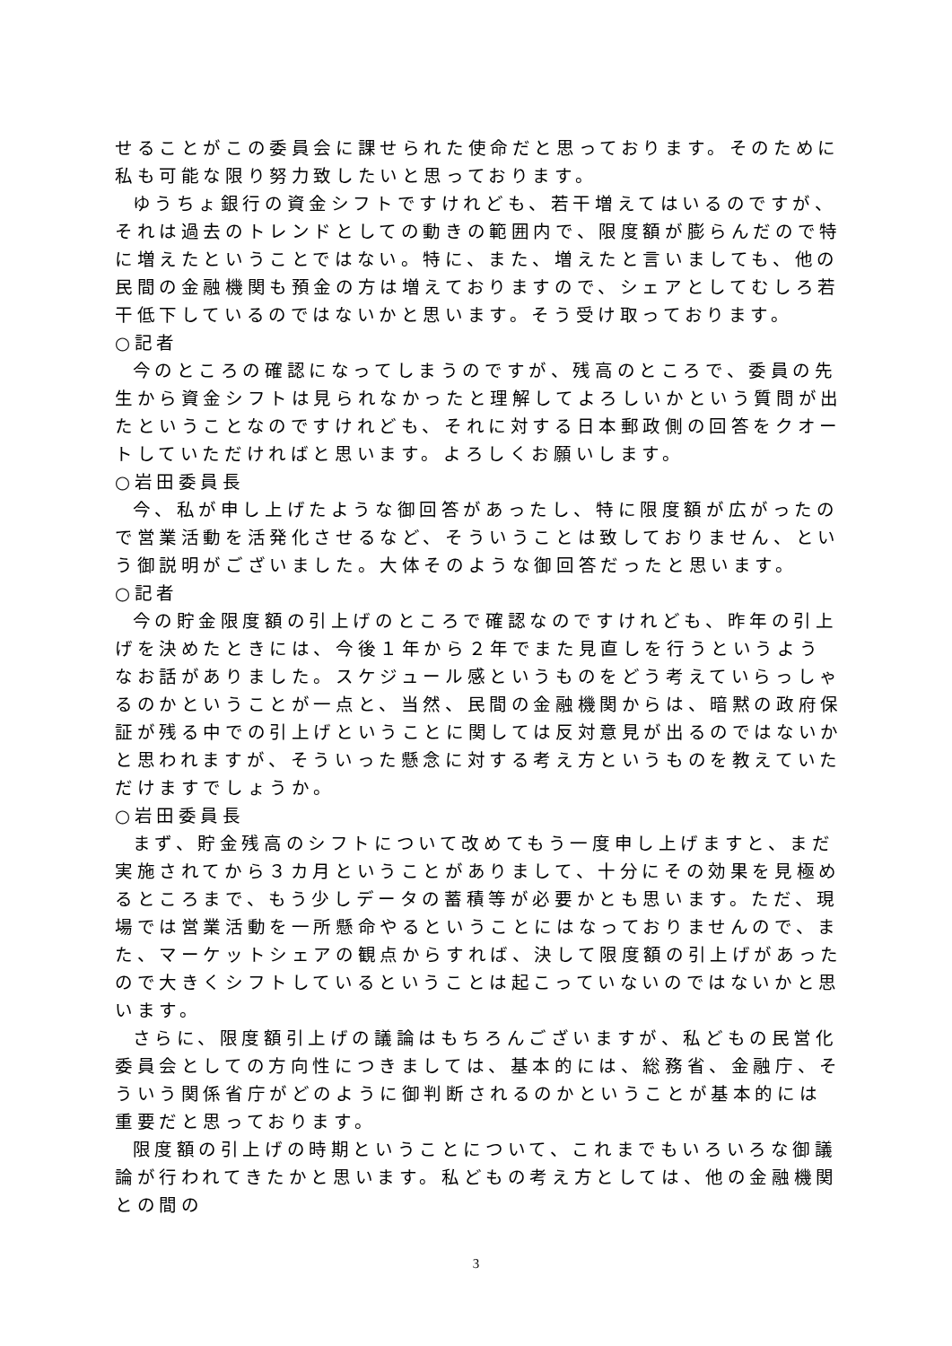せることがこの委員会に課せられた使命だと思っております。そのために私も可能な限り努力致したいと思っております。
ゆうちょ銀行の資金シフトですけれども、若干増えてはいるのですが、それは過去のトレンドとしての動きの範囲内で、限度額が膨らんだので特に増えたということではない。特に、また、増えたと言いましても、他の民間の金融機関も預金の方は増えておりますので、シェアとしてむしろ若干低下しているのではないかと思います。そう受け取っております。
○記者
今のところの確認になってしまうのですが、残高のところで、委員の先生から資金シフトは見られなかったと理解してよろしいかという質問が出たということなのですけれども、それに対する日本郵政側の回答をクオートしていただければと思います。よろしくお願いします。
○岩田委員長
今、私が申し上げたような御回答があったし、特に限度額が広がったので営業活動を活発化させるなど、そういうことは致しておりません、という御説明がございました。大体そのような御回答だったと思います。
○記者
今の貯金限度額の引上げのところで確認なのですけれども、昨年の引上げを決めたときには、今後１年から２年でまた見直しを行うというようなお話がありました。スケジュール感というものをどう考えていらっしゃるのかということが一点と、当然、民間の金融機関からは、暗黙の政府保証が残る中での引上げということに関しては反対意見が出るのではないかと思われますが、そういった懸念に対する考え方というものを教えていただけますでしょうか。
○岩田委員長
まず、貯金残高のシフトについて改めてもう一度申し上げますと、まだ実施されてから３カ月ということがありまして、十分にその効果を見極めるところまで、もう少しデータの蓄積等が必要かとも思います。ただ、現場では営業活動を一所懸命やるということにはなっておりませんので、また、マーケットシェアの観点からすれば、決して限度額の引上げがあったので大きくシフトしているということは起こっていないのではないかと思います。
さらに、限度額引上げの議論はもちろんございますが、私どもの民営化委員会としての方向性につきましては、基本的には、総務省、金融庁、そういう関係省庁がどのように御判断されるのかということが基本的には重要だと思っております。
限度額の引上げの時期ということについて、これまでもいろいろな御議論が行われてきたかと思います。私どもの考え方としては、他の金融機関との間の
3